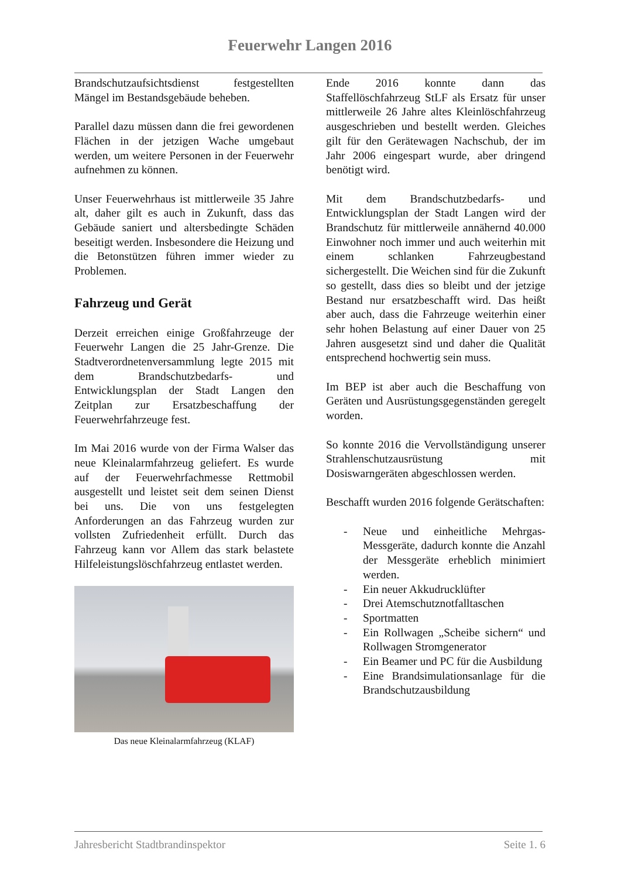Feuerwehr Langen 2016
Brandschutzaufsichtsdienst festgestellten Mängel im Bestandsgebäude beheben.
Parallel dazu müssen dann die frei gewordenen Flächen in der jetzigen Wache umgebaut werden, um weitere Personen in der Feuerwehr aufnehmen zu können.
Unser Feuerwehrhaus ist mittlerweile 35 Jahre alt, daher gilt es auch in Zukunft, dass das Gebäude saniert und altersbedingte Schäden beseitigt werden. Insbesondere die Heizung und die Betonstützen führen immer wieder zu Problemen.
Fahrzeug und Gerät
Derzeit erreichen einige Großfahrzeuge der Feuerwehr Langen die 25 Jahr-Grenze. Die Stadtverordnetenversammlung legte 2015 mit dem Brandschutzbedarfs- und Entwicklungsplan der Stadt Langen den Zeitplan zur Ersatzbeschaffung der Feuerwehrfahrzeuge fest.
Im Mai 2016 wurde von der Firma Walser das neue Kleinalarmfahrzeug geliefert. Es wurde auf der Feuerwehrfachmesse Rettmobil ausgestellt und leistet seit dem seinen Dienst bei uns. Die von uns festgelegten Anforderungen an das Fahrzeug wurden zur vollsten Zufriedenheit erfüllt. Durch das Fahrzeug kann vor Allem das stark belastete Hilfeleistungslöschfahrzeug entlastet werden.
Das neue Kleinalarmfahrzeug (KLAF)
Ende 2016 konnte dann das Staffellöschfahrzeug StLF als Ersatz für unser mittlerweile 26 Jahre altes Kleinlöschfahrzeug ausgeschrieben und bestellt werden. Gleiches gilt für den Gerätewagen Nachschub, der im Jahr 2006 eingespart wurde, aber dringend benötigt wird.
Mit dem Brandschutzbedarfs- und Entwicklungsplan der Stadt Langen wird der Brandschutz für mittlerweile annähernd 40.000 Einwohner noch immer und auch weiterhin mit einem schlanken Fahrzeugbestand sichergestellt. Die Weichen sind für die Zukunft so gestellt, dass dies so bleibt und der jetzige Bestand nur ersatzbeschafft wird. Das heißt aber auch, dass die Fahrzeuge weiterhin einer sehr hohen Belastung auf einer Dauer von 25 Jahren ausgesetzt sind und daher die Qualität entsprechend hochwertig sein muss.
Im BEP ist aber auch die Beschaffung von Geräten und Ausrüstungsgegenständen geregelt worden.
So konnte 2016 die Vervollständigung unserer Strahlenschutzausrüstung mit Dosiswarngeräten abgeschlossen werden.
Beschafft wurden 2016 folgende Gerätschaften:
- Neue und einheitliche Mehrgas-Messgeräte, dadurch konnte die Anzahl der Messgeräte erheblich minimiert werden.
- Ein neuer Akkudrucklüfter
- Drei Atemschutznotfalltaschen
- Sportmatten
- Ein Rollwagen „Scheibe sichern“ und Rollwagen Stromgenerator
- Ein Beamer und PC für die Ausbildung
- Eine Brandsimulationsanlage für die Brandschutzausbildung
Jahresbericht Stadtbrandinspektor Seite 1. 6